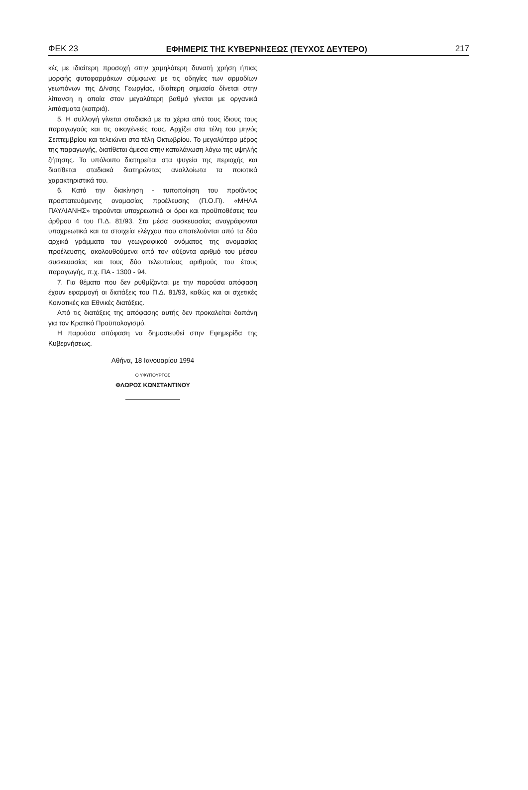ΦΕΚ 23 ΕΦΗΜΕΡΙΣ ΤΗΣ ΚΥΒΕΡΝΗΣΕΩΣ (ΤΕΥΧΟΣ ΔΕΥΤΕΡΟ) 217
κές με ιδιαίτερη προσοχή στην χαμηλότερη δυνατή χρήση ήπιας μορφής φυτοφαρμάκων σύμφωνα με τις οδηγίες των αρμοδίων γεωπόνων της Δ/νσης Γεωργίας, ιδιαίτερη σημασία δίνεται στην λίπανση η οποία στον μεγαλύτερη βαθμό γίνεται με οργανικά λιπάσματα (κοπριά).
5. Η συλλογή γίνεται σταδιακά με τα χέρια από τους ίδιους τους παραγωγούς και τις οικογένειές τους. Αρχίζει στα τέλη του μηνός Σεπτεμβρίου και τελειώνει στα τέλη Οκτωβρίου. Το μεγαλύτερο μέρος της παραγωγής, διατίθεται άμεσα στην καταλάνωση λόγω της υψηλής ζήτησης. Το υπόλοιπο διατηρείται στα ψυγεία της περιοχής και διατίθεται σταδιακά διατηρώντας αναλλοίωτα τα ποιοτικά χαρακτηριστικά του.
6. Κατά την διακίνηση - τυποποίηση του προϊόντος προστατευόμενης ονομασίας προέλευσης (Π.Ο.Π). «ΜΗΛΑ ΠΑΥΛΙΑΝΗΣ» τηρούνται υποχρεωτικά οι όροι και προϋποθέσεις του άρθρου 4 του Π.Δ. 81/93. Στα μέσα συσκευασίας αναγράφονται υποχρεωτικά και τα στοιχεία ελέγχου που αποτελούνται από τα δύο αρχικά γράμματα του γεωγραφικού ονόματος της ονομασίας προέλευσης, ακολουθούμενα από τον αύξοντα αριθμό του μέσου συσκευασίας και τους δύο τελευταίους αριθμούς του έτους παραγωγής, π.χ. ΠΑ - 1300 - 94.
7. Για θέματα που δεν ρυθμίζονται με την παρούσα απόφαση έχουν εφαρμογή οι διατάξεις του Π.Δ. 81/93, καθώς και οι σχετικές Κοινοτικές και Εθνικές διατάξεις.
Από τις διατάξεις της απόφασης αυτής δεν προκαλείται δαπάνη για τον Κρατικό Προϋπολογισμό.
Η παρούσα απόφαση να δημοσιευθεί στην Εφημερίδα της Κυβερνήσεως.
Αθήνα, 18 Ιανουαρίου 1994
Ο ΥΦΥΠΟΥΡΓΟΣ
ΦΛΩΡΟΣ ΚΩΝΣΤΑΝΤΙΝΟΥ